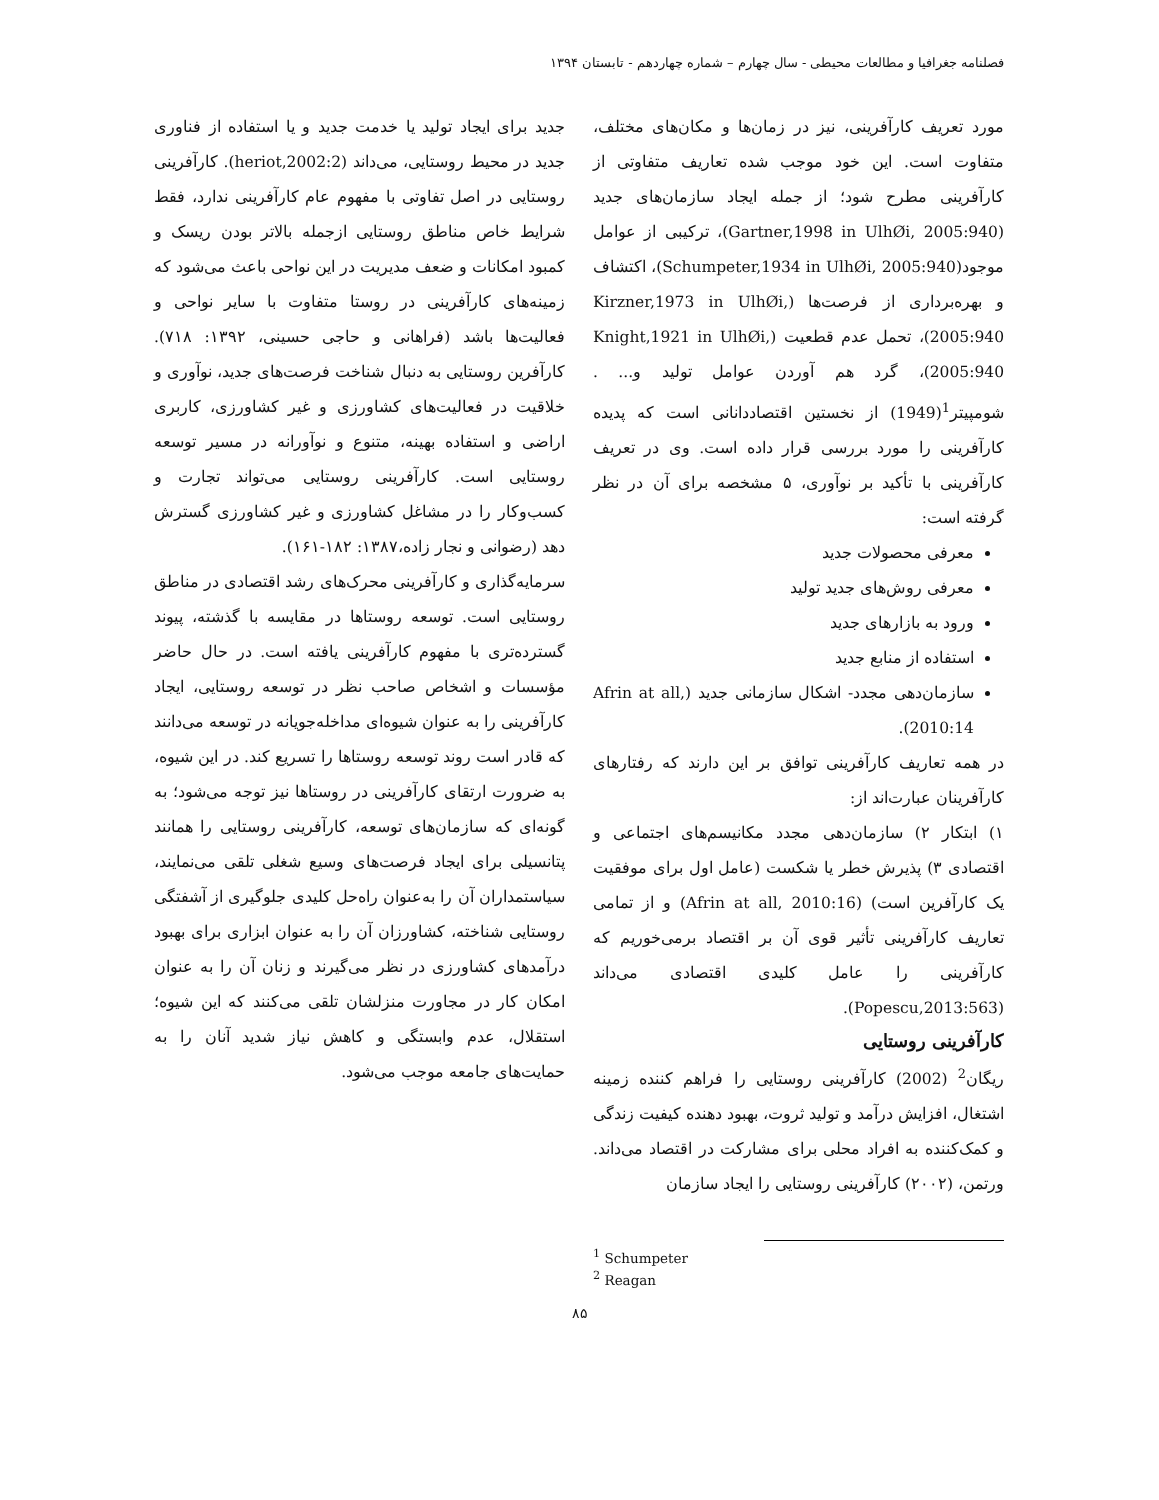فصلنامه جغرافیا و مطالعات محیطی - سال چهارم – شماره چهاردهم - تابستان ۱۳۹۴
مورد تعریف کارآفرینی، نیز در زمان‌ها و مکان‌های مختلف، متفاوت است. این خود موجب شده تعاریف متفاوتی از کارآفرینی مطرح شود؛ از جمله ایجاد سازمان‌های جدید (Gartner,1998 in UlhØi, 2005:940)، ترکیبی از عوامل موجود(Schumpeter,1934 in UlhØi, 2005:940)، اکتشاف و بهره‌برداری از فرصت‌ها (Kirzner,1973 in UlhØi, 2005:940)، تحمل عدم قطعیت (Knight,1921 in UlhØi, 2005:940)، گرد هم آوردن عوامل تولید و... . شومپیتر<sup>1</sup>(1949) از نخستین اقتصاددانانی است که پدیده کارآفرینی را مورد بررسی قرار داده است. وی در تعریف کارآفرینی با تأکید بر نوآوری، ۵ مشخصه برای آن در نظر گرفته است:
معرفی محصولات جدید
معرفی روش‌های جدید تولید
ورود به بازارهای جدید
استفاده از منابع جدید
سازمان‌دهی مجدد- اشکال سازمانی جدید (Afrin at all, 2010:14).
در همه تعاریف کارآفرینی توافق بر این دارند که رفتارهای کارآفرینان عبارت‌اند از:
۱) ابتکار ۲) سازمان‌دهی مجدد مکانیسم‌های اجتماعی و اقتصادی ۳) پذیرش خطر یا شکست (عامل اول برای موفقیت یک کارآفرین است) (Afrin at all, 2010:16) و از تمامی تعاریف کارآفرینی تأثیر قوی آن بر اقتصاد برمی‌خوریم که کارآفرینی را عامل کلیدی اقتصادی می‌داند (Popescu,2013:563).
کارآفرینی روستایی
ریگان<sup>2</sup> (2002) کارآفرینی روستایی را فراهم کننده زمینه اشتغال، افزایش درآمد و تولید ثروت، بهبود دهنده کیفیت زندگی و کمک‌کننده به افراد محلی برای مشارکت در اقتصاد می‌داند. ورتمن، (۲۰۰۲) کارآفرینی روستایی را ایجاد سازمان
جدید برای ایجاد تولید یا خدمت جدید و یا استفاده از فناوری جدید در محیط روستایی، می‌داند (heriot,2002:2). کارآفرینی روستایی در اصل تفاوتی با مفهوم عام کارآفرینی ندارد، فقط شرایط خاص مناطق روستایی ازجمله بالاتر بودن ریسک و کمبود امکانات و ضعف مدیریت در این نواحی باعث می‌شود که زمینه‌های کارآفرینی در روستا متفاوت با سایر نواحی و فعالیت‌ها باشد (فراهانی و حاجی حسینی، ۱۳۹۲: ۷۱۸). کارآفرین روستایی به دنبال شناخت فرصت‌های جدید، نوآوری و خلاقیت در فعالیت‌های کشاورزی و غیر کشاورزی، کاربری اراضی و استفاده بهینه، متنوع و نوآورانه در مسیر توسعه روستایی است. کارآفرینی روستایی می‌تواند تجارت و کسب‌وکار را در مشاغل کشاورزی و غیر کشاورزی گسترش دهد (رضوانی و نجار زاده،۱۳۸۷: ۱۸۲-۱۶۱).
سرمایه‌گذاری و کارآفرینی محرک‌های رشد اقتصادی در مناطق روستایی است. توسعه روستاها در مقایسه با گذشته، پیوند گسترده‌تری با مفهوم کارآفرینی یافته است. در حال حاضر مؤسسات و اشخاص صاحب نظر در توسعه روستایی، ایجاد کارآفرینی را به عنوان شیوه‌ای مداخله‌جویانه در توسعه می‌دانند که قادر است روند توسعه روستاها را تسریع کند. در این شیوه، به ضرورت ارتقای کارآفرینی در روستاها نیز توجه می‌شود؛ به گونه‌ای که سازمان‌های توسعه، کارآفرینی روستایی را همانند پتانسیلی برای ایجاد فرصت‌های وسیع شغلی تلقی می‌نمایند، سیاستمداران آن را به‌عنوان راه‌حل کلیدی جلوگیری از آشفتگی روستایی شناخته، کشاورزان آن را به عنوان ابزاری برای بهبود درآمدهای کشاورزی در نظر می‌گیرند و زنان آن را به عنوان امکان کار در مجاورت منزلشان تلقی می‌کنند که این شیوه؛ استقلال، عدم وابستگی و کاهش نیاز شدید آنان را به حمایت‌های جامعه موجب می‌شود.
<sup>1</sup> Schumpeter
<sup>2</sup> Reagan
۸۵